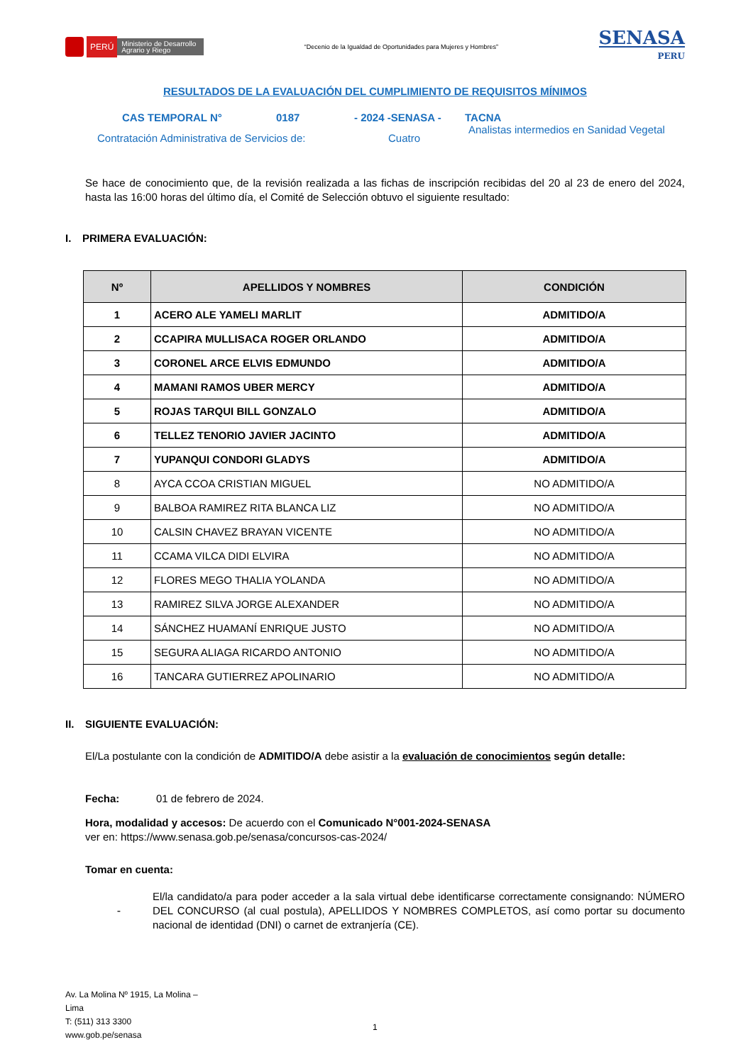PERÚ Ministerio de Desarrollo Agrario y Riego
“Decenio de la Igualdad de Oportunidades para Mujeres y Hombres”
SENASA
PERU
RESULTADOS DE LA EVALUACIÓN DEL CUMPLIMIENTO DE REQUISITOS MÍNIMOS
CAS TEMPORAL N° 0187 - 2024 -SENASA - TACNA
Contratación Administrativa de Servicios de: Cuatro Analistas intermedios en Sanidad Vegetal
Se hace de conocimiento que, de la revisión realizada a las fichas de inscripción recibidas del 20 al 23 de enero del 2024, hasta las 16:00 horas del último día, el Comité de Selección obtuvo el siguiente resultado:
I. PRIMERA EVALUACIÓN:
| Nº | APELLIDOS Y NOMBRES | CONDICIÓN |
| --- | --- | --- |
| 1 | ACERO ALE YAMELI MARLIT | ADMITIDO/A |
| 2 | CCAPIRA MULLISACA ROGER ORLANDO | ADMITIDO/A |
| 3 | CORONEL ARCE ELVIS EDMUNDO | ADMITIDO/A |
| 4 | MAMANI RAMOS UBER MERCY | ADMITIDO/A |
| 5 | ROJAS TARQUI BILL GONZALO | ADMITIDO/A |
| 6 | TELLEZ TENORIO JAVIER JACINTO | ADMITIDO/A |
| 7 | YUPANQUI CONDORI GLADYS | ADMITIDO/A |
| 8 | AYCA CCOA CRISTIAN MIGUEL | NO ADMITIDO/A |
| 9 | BALBOA RAMIREZ RITA BLANCA LIZ | NO ADMITIDO/A |
| 10 | CALSIN CHAVEZ BRAYAN VICENTE | NO ADMITIDO/A |
| 11 | CCAMA VILCA DIDI ELVIRA | NO ADMITIDO/A |
| 12 | FLORES MEGO THALIA YOLANDA | NO ADMITIDO/A |
| 13 | RAMIREZ SILVA JORGE ALEXANDER | NO ADMITIDO/A |
| 14 | SÁNCHEZ HUAMANÍ ENRIQUE JUSTO | NO ADMITIDO/A |
| 15 | SEGURA ALIAGA RICARDO ANTONIO | NO ADMITIDO/A |
| 16 | TANCARA GUTIERREZ APOLINARIO | NO ADMITIDO/A |
II. SIGUIENTE EVALUACIÓN:
El/La postulante con la condición de ADMITIDO/A debe asistir a la evaluación de conocimientos según detalle:
Fecha: 01 de febrero de 2024.
Hora, modalidad y accesos: De acuerdo con el Comunicado N°001-2024-SENASA
ver en: https://www.senasa.gob.pe/senasa/concursos-cas-2024/
Tomar en cuenta:
-
El/la candidato/a para poder acceder a la sala virtual debe identificarse correctamente consignando: NÚMERO DEL CONCURSO (al cual postula), APELLIDOS Y NOMBRES COMPLETOS, así como portar su documento nacional de identidad (DNI) o carnet de extranjería (CE).
Av. La Molina Nº 1915, La Molina –
Lima
T: (511) 313 3300
www.gob.pe/senasa
1